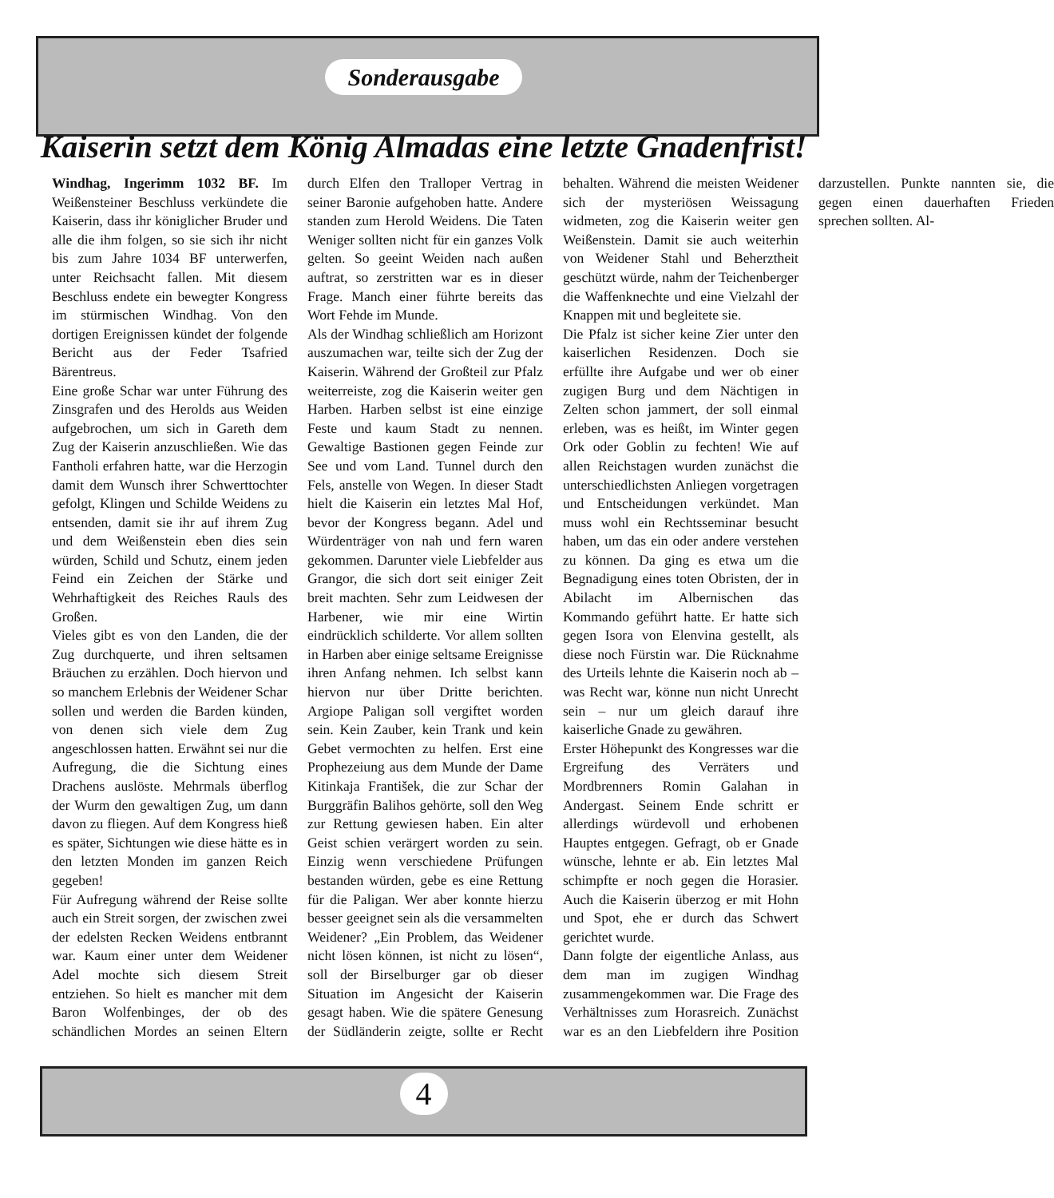Sonderausgabe
Kaiserin setzt dem König Almadas eine letzte Gnadenfrist!
Windhag, Ingerimm 1032 BF. Im Weißensteiner Beschluss verkündete die Kaiserin, dass ihr königlicher Bruder und alle die ihm folgen, so sie sich ihr nicht bis zum Jahre 1034 BF unterwerfen, unter Reichsacht fallen. Mit diesem Beschluss endete ein bewegter Kongress im stürmischen Windhag. Von den dortigen Ereignissen kündet der folgende Bericht aus der Feder Tsafried Bärentreus.
Eine große Schar war unter Führung des Zinsgrafen und des Herolds aus Weiden aufgebrochen, um sich in Gareth dem Zug der Kaiserin anzuschließen. Wie das Fantholi erfahren hatte, war die Herzogin damit dem Wunsch ihrer Schwerttochter gefolgt, Klingen und Schilde Weidens zu entsenden, damit sie ihr auf ihrem Zug und dem Weißenstein eben dies sein würden, Schild und Schutz, einem jeden Feind ein Zeichen der Stärke und Wehrhaftigkeit des Reiches Rauls des Großen.
Vieles gibt es von den Landen, die der Zug durchquerte, und ihren seltsamen Bräuchen zu erzählen. Doch hiervon und so manchem Erlebnis der Weidener Schar sollen und werden die Barden künden, von denen sich viele dem Zug angeschlossen hatten. Erwähnt sei nur die Aufregung, die die Sichtung eines Drachens auslöste. Mehrmals überflog der Wurm den gewaltigen Zug, um dann davon zu fliegen. Auf dem Kongress hieß es später, Sichtungen wie diese hätte es in den letzten Monden im ganzen Reich gegeben!
Für Aufregung während der Reise sollte auch ein Streit sorgen, der zwischen zwei der edelsten Recken Weidens entbrannt war. Kaum einer unter dem Weidener Adel mochte sich diesem Streit entziehen. So hielt es mancher mit dem Baron Wolfenbinges, der ob des schändlichen Mordes an seinen Eltern durch Elfen den Tralloper Vertrag in seiner Baronie aufgehoben hatte. Andere standen zum Herold Weidens. Die Taten Weniger sollten nicht für ein ganzes Volk gelten. So geeint Weiden nach außen auftrat, so zerstritten war es in dieser Frage. Manch einer führte bereits das Wort Fehde im Munde.
Als der Windhag schließlich am Horizont auszumachen war, teilte sich der Zug der Kaiserin. Während der Großteil zur Pfalz weiterreiste, zog die Kaiserin weiter gen Harben. Harben selbst ist eine einzige Feste und kaum Stadt zu nennen. Gewaltige Bastionen gegen Feinde zur See und vom Land. Tunnel durch den Fels, anstelle von Wegen. In dieser Stadt hielt die Kaiserin ein letztes Mal Hof, bevor der Kongress begann. Adel und Würdenträger von nah und fern waren gekommen. Darunter viele Liebfelder aus Grangor, die sich dort seit einiger Zeit breit machten. Sehr zum Leidwesen der Harbener, wie mir eine Wirtin eindrücklich schilderte. Vor allem sollten in Harben aber einige seltsame Ereignisse ihren Anfang nehmen. Ich selbst kann hiervon nur über Dritte berichten. Argiope Paligan soll vergiftet worden sein. Kein Zauber, kein Trank und kein Gebet vermochten zu helfen. Erst eine Prophezeiung aus dem Munde der Dame Kitinkaja František, die zur Schar der Burggräfin Balihos gehörte, soll den Weg zur Rettung gewiesen haben. Ein alter Geist schien verärgert worden zu sein. Einzig wenn verschiedene Prüfungen bestanden würden, gebe es eine Rettung für die Paligan. Wer aber konnte hierzu besser geeignet sein als die versammelten Weidener? „Ein Problem, das Weidener nicht lösen können, ist nicht zu lösen“, soll der Birselburger gar ob dieser Situation im Angesicht der Kaiserin gesagt haben. Wie die spätere Genesung der Südländerin zeigte, sollte er Recht behalten. Während die meisten Weidener sich der mysteriösen Weissagung widmeten, zog die Kaiserin weiter gen Weißenstein. Damit sie auch weiterhin von Weidener Stahl und Beherztheit geschützt würde, nahm der Teichenberger die Waffenknechte und eine Vielzahl der Knappen mit und begleitete sie.
Die Pfalz ist sicher keine Zier unter den kaiserlichen Residenzen. Doch sie erfüllte ihre Aufgabe und wer ob einer zugigen Burg und dem Nächtigen in Zelten schon jammert, der soll einmal erleben, was es heißt, im Winter gegen Ork oder Goblin zu fechten! Wie auf allen Reichstagen wurden zunächst die unterschiedlichsten Anliegen vorgetragen und Entscheidungen verkündet. Man muss wohl ein Rechtsseminar besucht haben, um das ein oder andere verstehen zu können. Da ging es etwa um die Begnadigung eines toten Obristen, der in Abilacht im Albernischen das Kommando geführt hatte. Er hatte sich gegen Isora von Elenvina gestellt, als diese noch Fürstin war. Die Rücknahme des Urteils lehnte die Kaiserin noch ab – was Recht war, könne nun nicht Unrecht sein – nur um gleich darauf ihre kaiserliche Gnade zu gewähren.
Erster Höhepunkt des Kongresses war die Ergreifung des Verräters und Mordbrenners Romin Galahan in Andergast. Seinem Ende schritt er allerdings würdevoll und erhobenen Hauptes entgegen. Gefragt, ob er Gnade wünsche, lehnte er ab. Ein letztes Mal schimpfte er noch gegen die Horasier. Auch die Kaiserin überzog er mit Hohn und Spot, ehe er durch das Schwert gerichtet wurde.
Dann folgte der eigentliche Anlass, aus dem man im zugigen Windhag zusammengekommen war. Die Frage des Verhältnisses zum Horasreich. Zunächst war es an den Liebfeldern ihre Position darzustellen. Punkte nannten sie, die gegen einen dauerhaften Frieden sprechen sollten. Al-
4